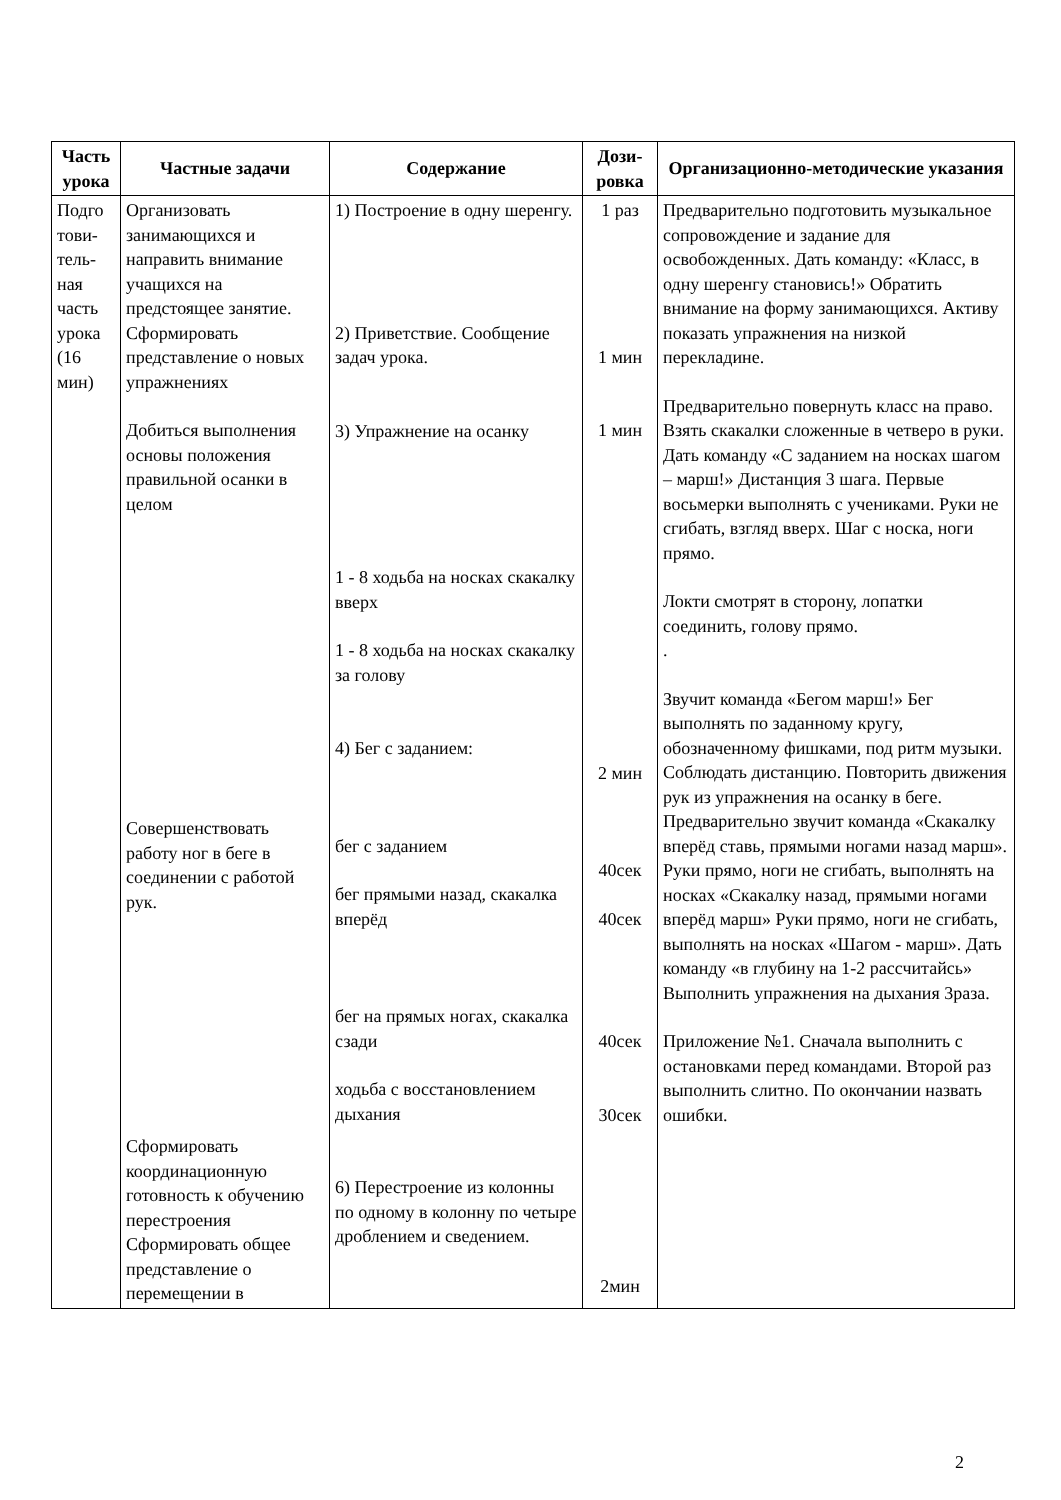| Часть урока | Частные задачи | Содержание | Дози-ровка | Организационно-методические указания |
| --- | --- | --- | --- | --- |
| Подго тови-тель-ная часть урока (16 мин) | Организовать занимающихся и направить внимание учащихся на предстоящее занятие. Сформировать представление о новых упражнениях Добиться выполнения основы положения правильной осанки в целом Совершенствовать работу ног в беге в соединении с работой рук. Сформировать координационную готовность к обучению перестроения Сформировать общее представление о перемещении в | 1) Построение в одну шеренгу. 2) Приветствие. Сообщение задач урока. 3) Упражнение на осанку 1 - 8 ходьба на носках скакалку вверх 1 - 8 ходьба на носках скакалку за голову 4) Бег с заданием: бег с заданием бег прямыми назад, скакалка вперёд бег на прямых ногах, скакалка сзади ходьба с восстановлением дыхания 6) Перестроение из колонны по одному в колонну по четыре дроблением и сведением. | 1 раз 1 мин 1 мин 2 мин 40сек 40сек 40сек 30сек 2мин | Предварительно подготовить музыкальное сопровождение и задание для освобожденных. Дать команду: «Класс, в одну шеренгу становись!» Обратить внимание на форму занимающихся. Активу показать упражнения на низкой перекладине. Предварительно повернуть класс на право. Взять скакалки сложенные в четверо в руки. Дать команду «С заданием на носках шагом – марш!» Дистанция 3 шага. Первые восьмерки выполнять с учениками. Руки не сгибать, взгляд вверх. Шаг с носка, ноги прямо. Локти смотрят в сторону, лопатки соединить, голову прямо. . Звучит команда «Бегом марш!» Бег выполнять по заданному кругу, обозначенному фишками, под ритм музыки. Соблюдать дистанцию. Повторить движения рук из упражнения на осанку в беге. Предварительно звучит команда «Скакалку вперёд ставь, прямыми ногами назад марш». Руки прямо, ноги не сгибать, выполнять на носках «Скакалку назад, прямыми ногами вперёд марш» Руки прямо, ноги не сгибать, выполнять на носках «Шагом - марш». Дать команду «в глубину на 1-2 рассчитайсь» Выполнить упражнения на дыхания 3раза. Приложение №1. Сначала выполнить с остановками перед командами. Второй раз выполнить слитно. По окончании назвать ошибки. |
2